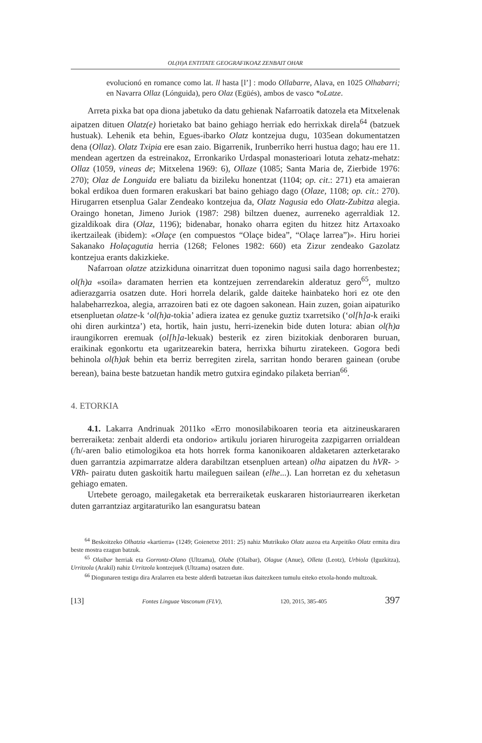OL(H)A ENTITATE GEOGRAFIKOAZ ZENBAIT OHAR
evolucionó en romance como lat. ll hasta [l’] : modo Ollabarre, Alava, en 1025 Olhabarri; en Navarra Ollaz (Lónguida), pero Olaz (Egüés), ambos de vasco *oLatze.
Arreta pixka bat opa diona jabetuko da datu gehienak Nafarroatik datozela eta Mitxelenak aipatzen dituen Olatz(e) horietako bat baino gehiago herriak edo herrixkak direla<sup>64</sup> (batzuek hustuak). Lehenik eta behin, Egues-ibarko Olatz kontzejua dugu, 1035ean dokumentatzen dena (Ollaz). Olatz Txipia ere esan zaio. Bigarrenik, Irunberriko herri hustua dago; hau ere 11. mendean agertzen da estreinakoz, Erronkariko Urdaspal monasterioari lotuta zehatz-mehatz: Ollaz (1059, vineas de; Mitxelena 1969: 6), Ollaze (1085; Santa Maria de, Zierbide 1976: 270); Olaz de Longuida ere baliatu da bizileku honentzat (1104; op. cit.: 271) eta amaieran bokal erdikoa duen formaren erakuskari bat baino gehiago dago (Olaze, 1108; op. cit.: 270). Hirugarren etsenplua Galar Zendeako kontzejua da, Olatz Nagusia edo Olatz-Zubitza alegia. Oraingo honetan, Jimeno Juriok (1987: 298) biltzen duenez, aurreneko agerraldiak 12. gizaldikoak dira (Olaz, 1196); bidenabar, honako oharra egiten du hitzez hitz Artaxoako ikertzaileak (ibidem): «Olaçe (en compuestos “Olaçe bidea”, “Olaçe larrea”)». Hiru horiei Sakanako Holaçagutia herria (1268; Felones 1982: 660) eta Zizur zendeako Gazolatz kontzejua erants dakizkieke.
Nafarroan olatze atzizkiduna oinarritzat duen toponimo nagusi saila dago horrenbestez; ol(h)a «soila» daramaten herrien eta kontzejuen zerrendarekin alderatuz gero<sup>65</sup>, multzo adierazgarria osatzen dute. Hori horrela delarik, galde daiteke hainbateko hori ez ote den halabeharrezkoa, alegia, arrazoiren bati ez ote dagoen sakonean. Hain zuzen, goian aipaturiko etsenpluetan olatze-k ‘ol(h)a-tokia’ adiera izatea ez genuke guztiz txarretsiko (‘ol[h]a-k eraiki ohi diren aurkintza’) eta, hortik, hain justu, herri-izenekin bide duten lotura: abian ol(h)a iraungikorren eremuak (ol[h]a-lekuak) besterik ez ziren bizitokiak denboraren buruan, eraikinak egonkortu eta ugaritzearekin batera, herrixka bihurtu ziratekeen. Gogora bedi behinola ol(h)ak behin eta berriz berregiten zirela, sarritan hondo beraren gainean (orube berean), baina beste batzuetan handik metro gutxira egindako pilaketa berrian<sup>66</sup>.
4. ETORKIA
4.1. Lakarra Andrinuak 2011ko «Erro monosilabikoaren teoria eta aitzineuskararen berreraiketa: zenbait alderdi eta ondorio» artikulu joriaren hirurogeita zazpigarren orrialdean (/h/-aren balio etimologikoa eta hots horrek forma kanonikoaren aldaketaren azterketarako duen garrantzia azpimarratze aldera darabiltzan etsenpluen artean) olha aipatzen du hVR- > VRh- pairatu duten gaskoitik hartu maileguen sailean (elhe...). Lan horretan ez du xehetasun gehiago ematen.
Urtebete geroago, mailegaketak eta berreraiketak euskararen historiaurrearen ikerketan duten garrantziaz argitaraturiko lan esanguratsu batean
<sup>64</sup> Beskoitzeko Olhatzia «kartierra» (1249; Goienetxe 2011: 25) nahiz Mutrikuko Olatz auzoa eta Azpeitiko Olatz ermita dira beste mostra ezagun batzuk.
<sup>65</sup> Olaibar herriak eta Gorrontz-Olano (Ultzama), Olabe (Olaibar), Olague (Anue), Olleta (Leotz), Urbiola (Iguzkitza), Urritzola (Arakil) nahiz Urritzola kontzejuek (Ultzama) osatzen dute.
<sup>66</sup> Diogunaren testigu dira Aralarren eta beste alderdi batzuetan ikus daitezkeen tumulu eiteko etxola-hondo multzoak.
[13] Fontes Linguae Vasconum (FLV), 120, 2015, 385-405 397